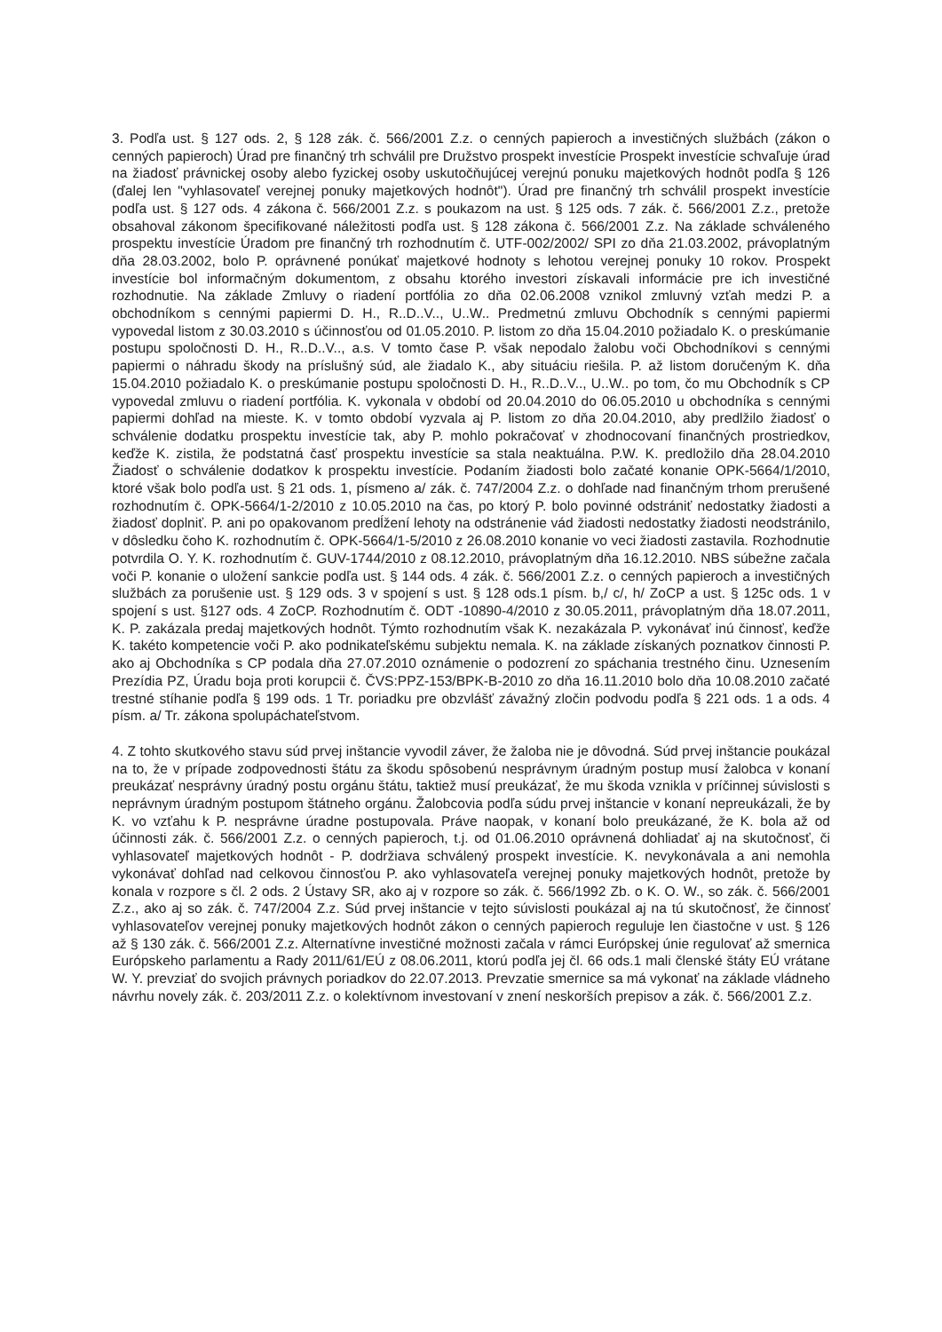3. Podľa ust. § 127 ods. 2, § 128 zák. č. 566/2001 Z.z. o cenných papieroch a investičných službách (zákon o cenných papieroch) Úrad pre finančný trh schválil pre Družstvo prospekt investície Prospekt investície schvaľuje úrad na žiadosť právnickej osoby alebo fyzickej osoby uskutočňujúcej verejnú ponuku majetkových hodnôt podľa § 126 (ďalej len "vyhlasovateľ verejnej ponuky majetkových hodnôt"). Úrad pre finančný trh schválil prospekt investície podľa ust. § 127 ods. 4 zákona č. 566/2001 Z.z. s poukazom na ust. § 125 ods. 7 zák. č. 566/2001 Z.z., pretože obsahoval zákonom špecifikované náležitosti podľa ust. § 128 zákona č. 566/2001 Z.z. Na základe schváleného prospektu investície Úradom pre finančný trh rozhodnutím č. UTF-002/2002/ SPI zo dňa 21.03.2002, právoplatným dňa 28.03.2002, bolo P. oprávnené ponúkať majetkové hodnoty s lehotou verejnej ponuky 10 rokov. Prospekt investície bol informačným dokumentom, z obsahu ktorého investori získavali informácie pre ich investičné rozhodnutie. Na základe Zmluvy o riadení portfólia zo dňa 02.06.2008 vznikol zmluvný vzťah medzi P. a obchodníkom s cennými papiermi D. H., R..D..V.., U..W.. Predmetnú zmluvu Obchodník s cennými papiermi vypovedal listom z 30.03.2010 s účinnosťou od 01.05.2010. P. listom zo dňa 15.04.2010 požiadalo K. o preskúmanie postupu spoločnosti D. H., R..D..V.., a.s. V tomto čase P. však nepodalo žalobu voči Obchodníkovi s cennými papiermi o náhradu škody na príslušný súd, ale žiadalo K., aby situáciu riešila. P. až listom doručeným K. dňa 15.04.2010 požiadalo K. o preskúmanie postupu spoločnosti D. H., R..D..V.., U..W.. po tom, čo mu Obchodník s CP vypovedal zmluvu o riadení portfólia. K. vykonala v období od 20.04.2010 do 06.05.2010 u obchodníka s cennými papiermi dohľad na mieste. K. v tomto období vyzvala aj P. listom zo dňa 20.04.2010, aby predlžilo žiadosť o schválenie dodatku prospektu investície tak, aby P. mohlo pokračovať v zhodnocovaní finančných prostriedkov, keďže K. zistila, že podstatná časť prospektu investície sa stala neaktuálna. P.W. K. predložilo dňa 28.04.2010 Žiadosť o schválenie dodatkov k prospektu investície. Podaním žiadosti bolo začaté konanie OPK-5664/1/2010, ktoré však bolo podľa ust. § 21 ods. 1, písmeno a/ zák. č. 747/2004 Z.z. o dohľade nad finančným trhom prerušené rozhodnutím č. OPK-5664/1-2/2010 z 10.05.2010 na čas, po ktorý P. bolo povinné odstrániť nedostatky žiadosti a žiadosť doplniť. P. ani po opakovanom predĺžení lehoty na odstránenie vád žiadosti nedostatky žiadosti neodstránilo, v dôsledku čoho K. rozhodnutím č. OPK-5664/1-5/2010 z 26.08.2010 konanie vo veci žiadosti zastavila. Rozhodnutie potvrdila O. Y. K. rozhodnutím č. GUV-1744/2010 z 08.12.2010, právoplatným dňa 16.12.2010. NBS súbežne začala voči P. konanie o uložení sankcie podľa ust. § 144 ods. 4 zák. č. 566/2001 Z.z. o cenných papieroch a investičných službách za porušenie ust. § 129 ods. 3 v spojení s ust. § 128 ods.1 písm. b,/ c/, h/ ZoCP a ust. § 125c ods. 1 v spojení s ust. §127 ods. 4 ZoCP. Rozhodnutím č. ODT -10890-4/2010 z 30.05.2011, právoplatným dňa 18.07.2011, K. P. zakázala predaj majetkových hodnôt. Týmto rozhodnutím však K. nezakázala P. vykonávať inú činnosť, keďže K. takéto kompetencie voči P. ako podnikateľskému subjektu nemala. K. na základe získaných poznatkov činnosti P. ako aj Obchodníka s CP podala dňa 27.07.2010 oznámenie o podozrení zo spáchania trestného činu. Uznesením Prezídia PZ, Úradu boja proti korupcii č. ČVS:PPZ-153/BPK-B-2010 zo dňa 16.11.2010 bolo dňa 10.08.2010 začaté trestné stíhanie podľa § 199 ods. 1 Tr. poriadku pre obzvlášť závažný zločin podvodu podľa § 221 ods. 1 a ods. 4 písm. a/ Tr. zákona spolupáchateľstvom.
4. Z tohto skutkového stavu súd prvej inštancie vyvodil záver, že žaloba nie je dôvodná. Súd prvej inštancie poukázal na to, že v prípade zodpovednosti štátu za škodu spôsobenú nesprávnym úradným postup musí žalobca v konaní preukázať nesprávny úradný postu orgánu štátu, taktiež musí preukázať, že mu škoda vznikla v príčinnej súvislosti s neprávnym úradným postupom štátneho orgánu. Žalobcovia podľa súdu prvej inštancie v konaní nepreukázali, že by K. vo vzťahu k P. nesprávne úradne postupovala. Práve naopak, v konaní bolo preukázané, že K. bola až od účinnosti zák. č. 566/2001 Z.z. o cenných papieroch, t.j. od 01.06.2010 oprávnená dohliadať aj na skutočnosť, či vyhlasovateľ majetkových hodnôt - P. dodržiava schválený prospekt investície. K. nevykonávala a ani nemohla vykonávať dohľad nad celkovou činnosťou P. ako vyhlasovateľa verejnej ponuky majetkových hodnôt, pretože by konala v rozpore s čl. 2 ods. 2 Ústavy SR, ako aj v rozpore so zák. č. 566/1992 Zb. o K. O. W., so zák. č. 566/2001 Z.z., ako aj so zák. č. 747/2004 Z.z. Súd prvej inštancie v tejto súvislosti poukázal aj na tú skutočnosť, že činnosť vyhlasovateľov verejnej ponuky majetkových hodnôt zákon o cenných papieroch reguluje len čiastočne v ust. § 126 až § 130 zák. č. 566/2001 Z.z. Alternatívne investičné možnosti začala v rámci Európskej únie regulovať až smernica Európskeho parlamentu a Rady 2011/61/EÚ z 08.06.2011, ktorú podľa jej čl. 66 ods.1 mali členské štáty EÚ vrátane W. Y. prevziať do svojich právnych poriadkov do 22.07.2013. Prevzatie smernice sa má vykonať na základe vládneho návrhu novely zák. č. 203/2011 Z.z. o kolektívnom investovaní v znení neskorších prepisov a zák. č. 566/2001 Z.z.